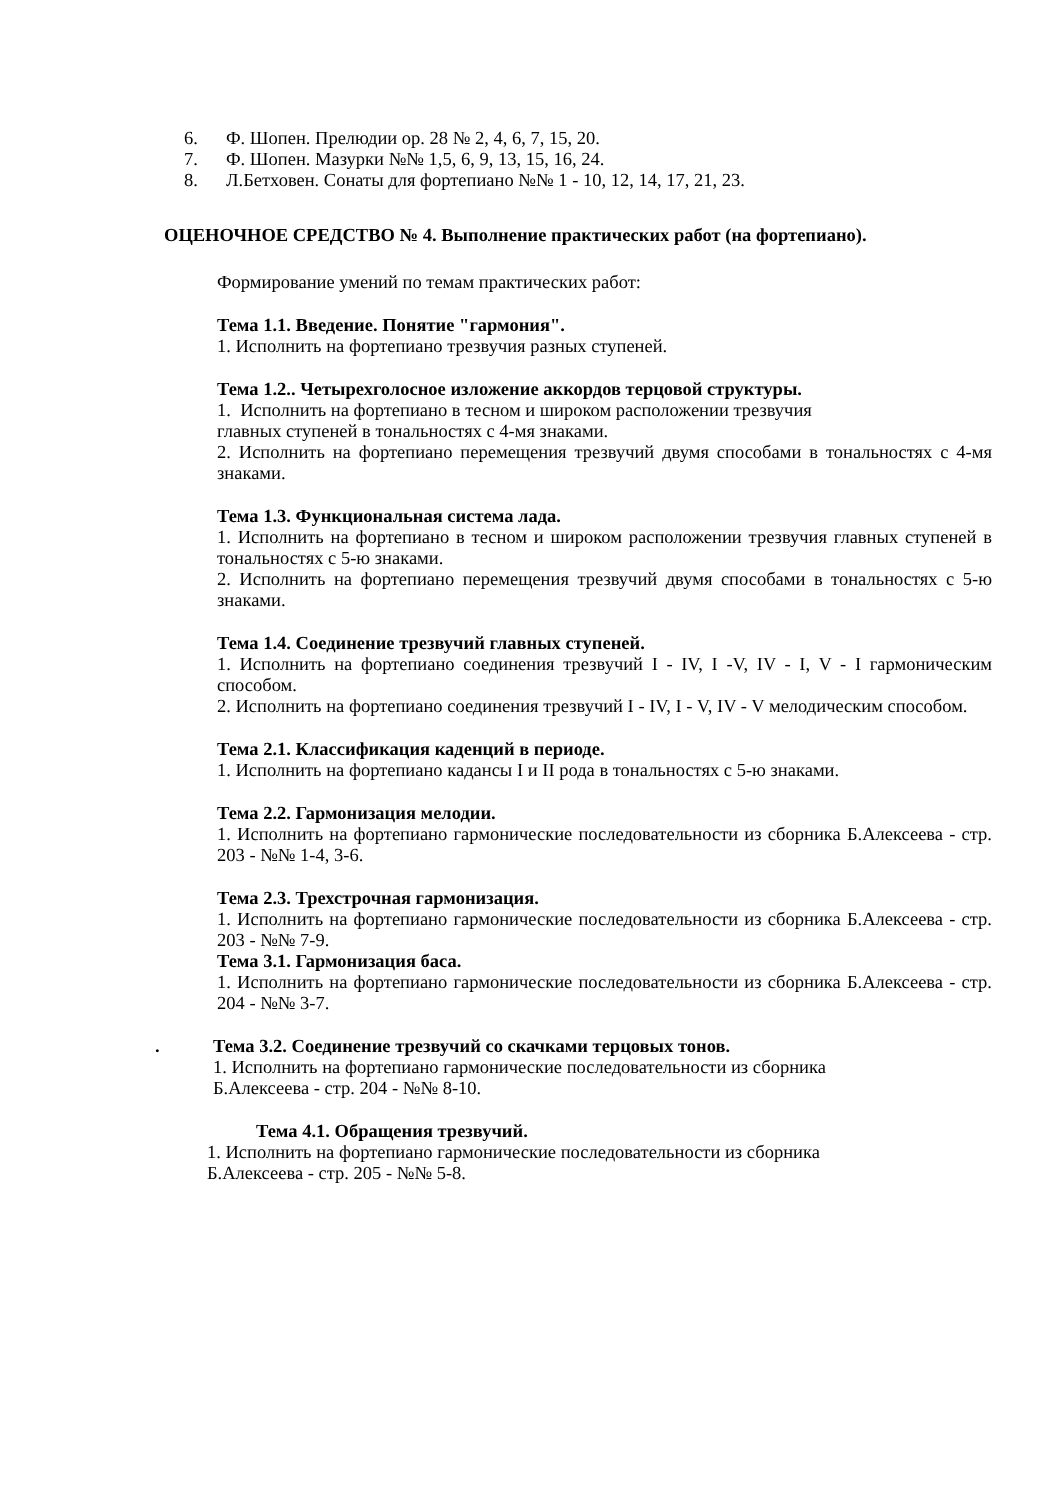6. Ф. Шопен. Прелюдии ор. 28 № 2, 4, 6, 7, 15, 20.
7. Ф. Шопен. Мазурки №№ 1,5, 6, 9, 13, 15, 16, 24.
8. Л.Бетховен. Сонаты для фортепиано №№ 1 - 10, 12, 14, 17, 21, 23.
ОЦЕНОЧНОЕ СРЕДСТВО № 4. Выполнение практических работ (на фортепиано).
Формирование умений по темам практических работ:
Тема 1.1. Введение. Понятие "гармония".
1. Исполнить на фортепиано трезвучия разных ступеней.
Тема 1.2.. Четырехголосное изложение аккордов терцовой структуры.
1. Исполнить на фортепиано в тесном и широком расположении трезвучия
главных ступеней в тональностях с 4-мя знаками.
2. Исполнить на фортепиано перемещения трезвучий двумя способами в тональностях с 4-мя знаками.
Тема 1.3. Функциональная система лада.
1. Исполнить на фортепиано в тесном и широком расположении трезвучия главных ступеней в тональностях с 5-ю знаками.
2. Исполнить на фортепиано перемещения трезвучий двумя способами в тональностях с 5-ю знаками.
Тема 1.4. Соединение трезвучий главных ступеней.
1. Исполнить на фортепиано соединения трезвучий I - IV, I -V, IV - I, V - I гармоническим способом.
2. Исполнить на фортепиано соединения трезвучий I - IV, I - V, IV - V мелодическим способом.
Тема 2.1. Классификация каденций в периоде.
1. Исполнить на фортепиано кадансы I и II рода в тональностях с 5-ю знаками.
Тема 2.2. Гармонизация мелодии.
1. Исполнить на фортепиано гармонические последовательности из сборника Б.Алексеева - стр. 203 - №№ 1-4, 3-6.
Тема 2.3. Трехстрочная гармонизация.
1. Исполнить на фортепиано гармонические последовательности из сборника Б.Алексеева - стр. 203 - №№ 7-9.
Тема 3.1. Гармонизация баса.
1. Исполнить на фортепиано гармонические последовательности из сборника Б.Алексеева - стр. 204 - №№ 3-7.
. Тема 3.2. Соединение трезвучий со скачками терцовых тонов.
1. Исполнить на фортепиано гармонические последовательности из сборника
Б.Алексеева - стр. 204 - №№ 8-10.
Тема 4.1. Обращения трезвучий.
1. Исполнить на фортепиано гармонические последовательности из сборника
Б.Алексеева - стр. 205 - №№ 5-8.